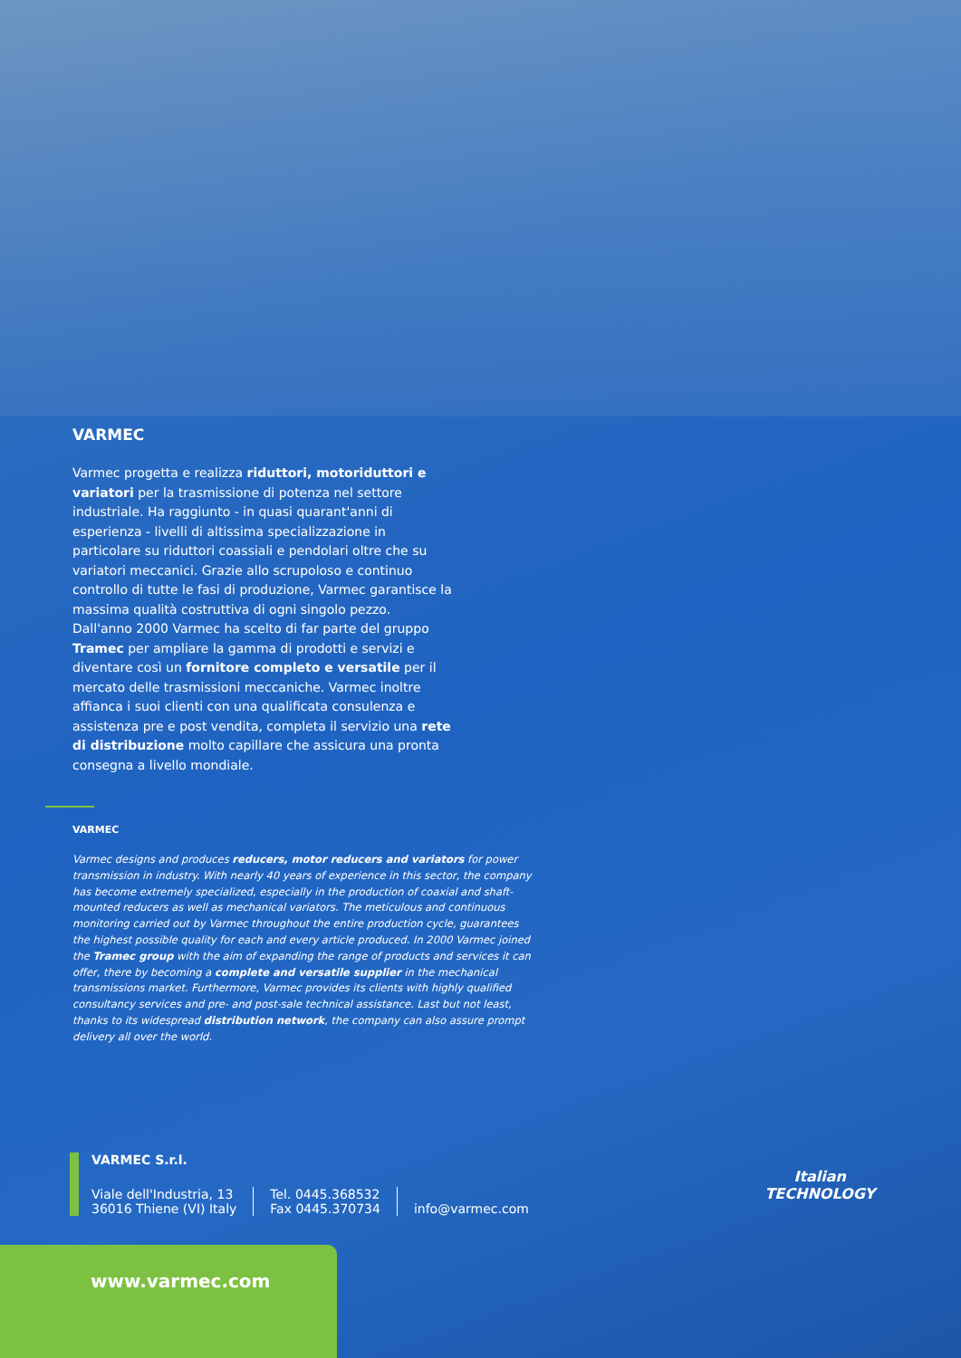VARMEC
Varmec progetta e realizza riduttori, motoriduttori e variatori per la trasmissione di potenza nel settore industriale. Ha raggiunto - in quasi quarant'anni di esperienza - livelli di altissima specializzazione in particolare su riduttori coassiali e pendolari oltre che su variatori meccanici. Grazie allo scrupoloso e continuo controllo di tutte le fasi di produzione, Varmec garantisce la massima qualità costruttiva di ogni singolo pezzo. Dall'anno 2000 Varmec ha scelto di far parte del gruppo Tramec per ampliare la gamma di prodotti e servizi e diventare così un fornitore completo e versatile per il mercato delle trasmissioni meccaniche. Varmec inoltre affianca i suoi clienti con una qualificata consulenza e assistenza pre e post vendita, completa il servizio una rete di distribuzione molto capillare che assicura una pronta consegna a livello mondiale.
VARMEC
Varmec designs and produces reducers, motor reducers and variators for power transmission in industry. With nearly 40 years of experience in this sector, the company has become extremely specialized, especially in the production of coaxial and shaft-mounted reducers as well as mechanical variators. The meticulous and continuous monitoring carried out by Varmec throughout the entire production cycle, guarantees the highest possible quality for each and every article produced. In 2000 Varmec joined the Tramec group with the aim of expanding the range of products and services it can offer, there by becoming a complete and versatile supplier in the mechanical transmissions market. Furthermore, Varmec provides its clients with highly qualified consultancy services and pre- and post-sale technical assistance. Last but not least, thanks to its widespread distribution network, the company can also assure prompt delivery all over the world.
VARMEC S.r.l.
Viale dell'Industria, 13
36016 Thiene (VI) Italy
Tel. 0445.368532
Fax 0445.370734
info@varmec.com
Italian
TECHNOLOGY
www.varmec.com